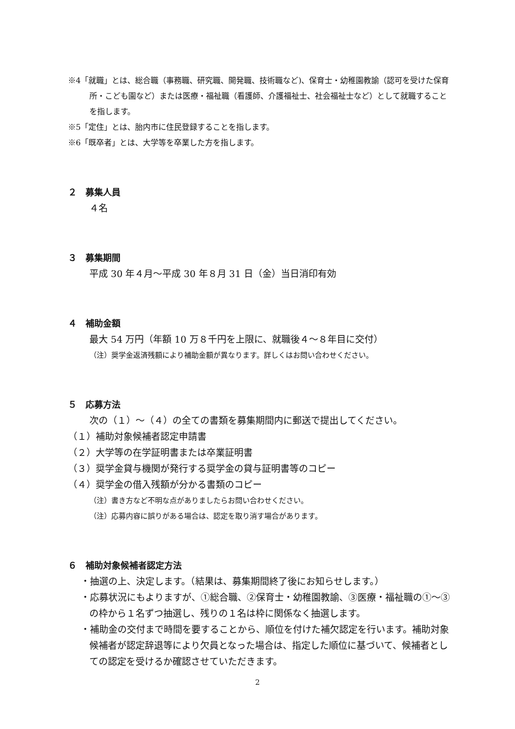※4「就職」とは、総合職（事務職、研究職、開発職、技術職など)、保育士・幼稚園教諭（認可を受けた保育所・こども園など）または医療・福祉職（看護師、介護福祉士、社会福祉士など）として就職することを指します。
※5「定住」とは、胎内市に住民登録することを指します。
※6「既卒者」とは、大学等を卒業した方を指します。
２　募集人員
４名
３　募集期間
平成 30 年４月～平成 30 年８月 31 日（金）当日消印有効
４　補助金額
最大 54 万円（年額 10 万８千円を上限に、就職後４～８年目に交付）
（注）奨学金返済残額により補助金額が異なります。詳しくはお問い合わせください。
５　応募方法
次の（１）～（４）の全ての書類を募集期間内に郵送で提出してください。
（１）補助対象候補者認定申請書
（２）大学等の在学証明書または卒業証明書
（３）奨学金貸与機関が発行する奨学金の貸与証明書等のコピー
（４）奨学金の借入残額が分かる書類のコピー
（注）書き方など不明な点がありましたらお問い合わせください。
（注）応募内容に誤りがある場合は、認定を取り消す場合があります。
６　補助対象候補者認定方法
・抽選の上、決定します。（結果は、募集期間終了後にお知らせします。）
・応募状況にもよりますが、①総合職、②保育士・幼稚園教諭、③医療・福祉職の①～③の枠から１名ずつ抽選し、残りの１名は枠に関係なく抽選します。
・補助金の交付まで時間を要することから、順位を付けた補欠認定を行います。補助対象候補者が認定辞退等により欠員となった場合は、指定した順位に基づいて、候補者としての認定を受けるか確認させていただきます。
2